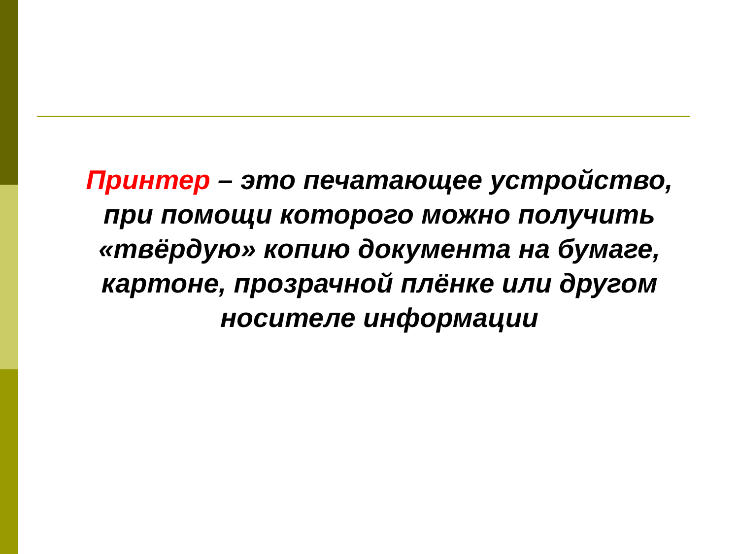Принтер – это печатающее устройство, при помощи которого можно получить «твёрдую» копию документа на бумаге, картоне, прозрачной плёнке или другом носителе информации